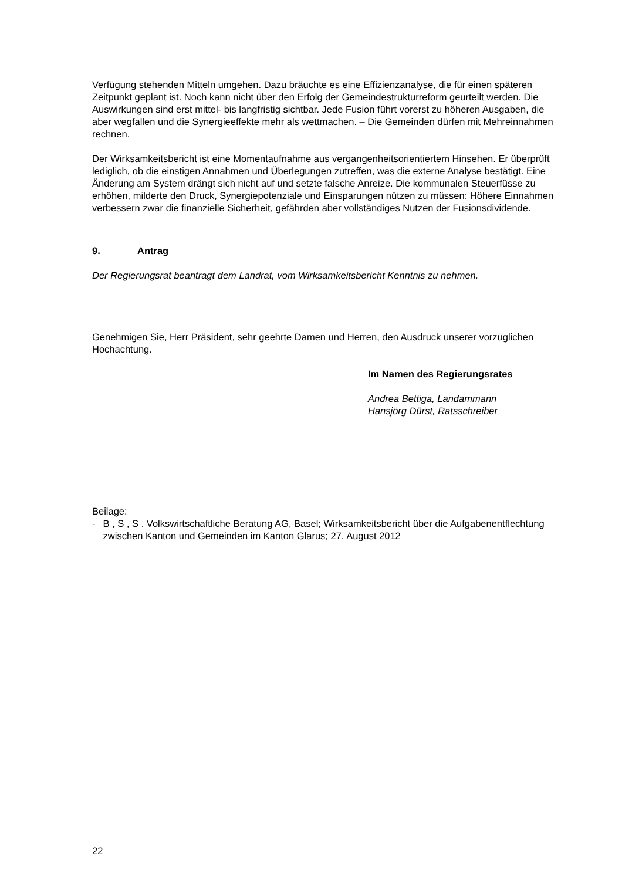Verfügung stehenden Mitteln umgehen. Dazu bräuchte es eine Effizienzanalyse, die für einen späteren Zeitpunkt geplant ist. Noch kann nicht über den Erfolg der Gemeindestruktur­reform geurteilt werden. Die Auswirkungen sind erst mittel- bis langfristig sichtbar. Jede Fusion führt vorerst zu höheren Ausgaben, die aber wegfallen und die Synergieeffekte mehr als wettmachen. – Die Gemeinden dürfen mit Mehreinnahmen rechnen.
Der Wirksamkeitsbericht ist eine Momentaufnahme aus vergangenheitsorientiertem Hin­sehen. Er überprüft lediglich, ob die einstigen Annahmen und Überlegungen zutreffen, was die externe Analyse bestätigt. Eine Änderung am System drängt sich nicht auf und setzte falsche Anreize. Die kommunalen Steuerfüsse zu erhöhen, milderte den Druck, Synergie­potenziale und Einsparungen nützen zu müssen: Höhere Einnahmen verbessern zwar die finanzielle Sicherheit, gefährden aber vollständiges Nutzen der Fusionsdividende.
9. Antrag
Der Regierungsrat beantragt dem Landrat, vom Wirksamkeitsbericht Kenntnis zu nehmen.
Genehmigen Sie, Herr Präsident, sehr geehrte Damen und Herren, den Ausdruck unserer vorzüglichen Hochachtung.
Im Namen des Regierungsrates
Andrea Bettiga, Landammann
Hansjörg Dürst, Ratsschreiber
Beilage:
- B , S , S . Volkswirtschaftliche Beratung AG, Basel; Wirksamkeitsbericht über die Aufga­benentflechtung zwischen Kanton und Gemeinden im Kanton Glarus; 27. August 2012
22